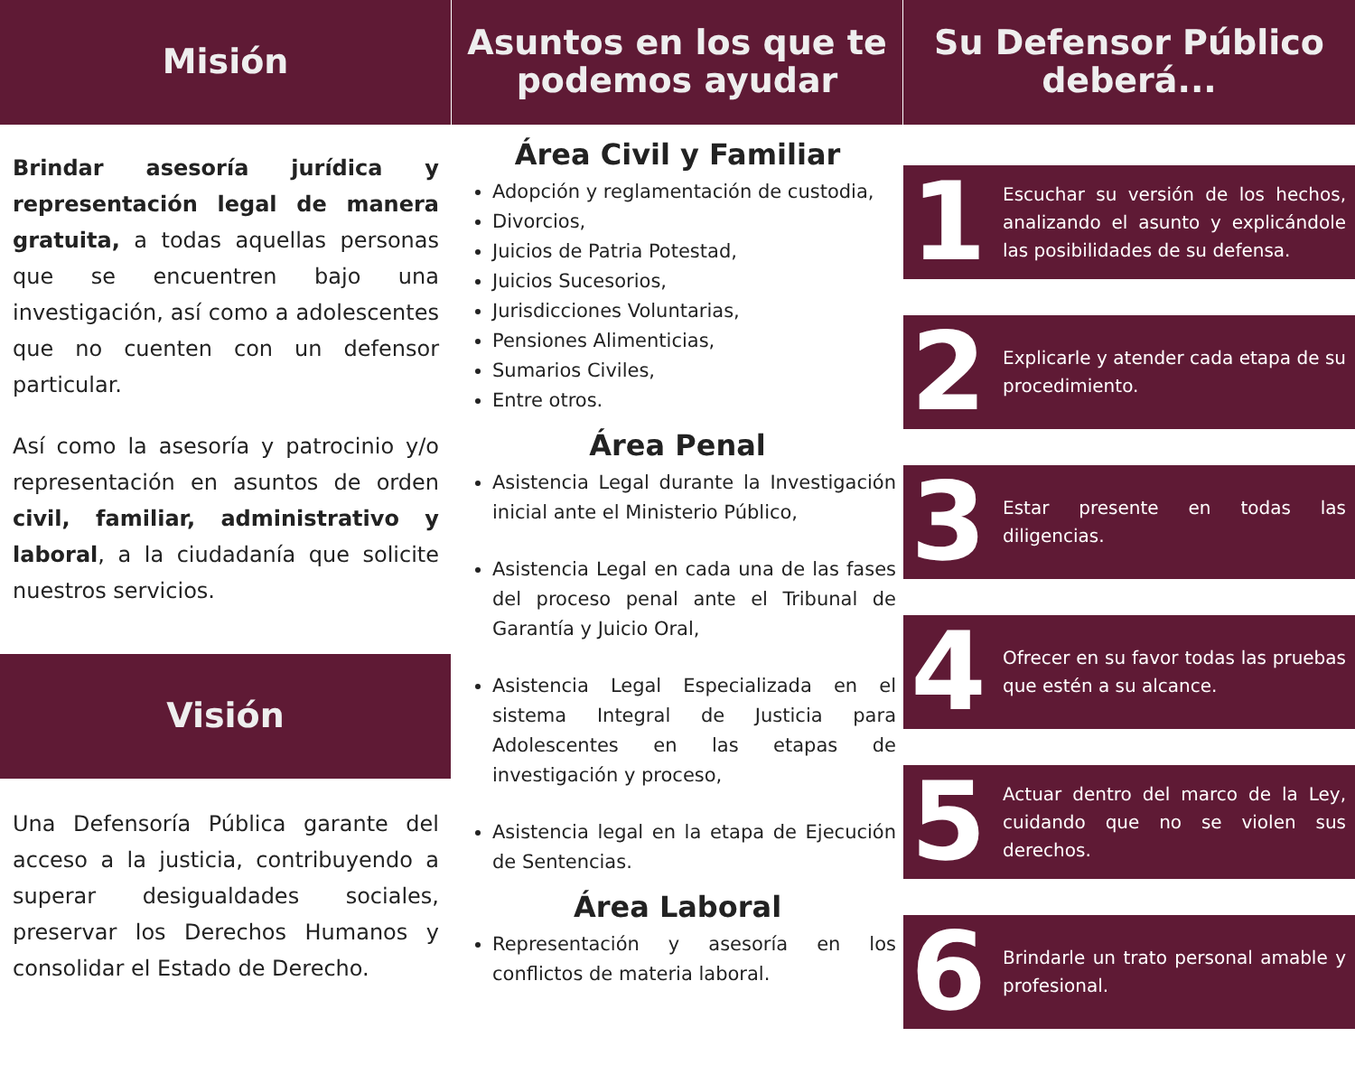Misión
Brindar asesoría jurídica y representación legal de manera gratuita, a todas aquellas personas que se encuentren bajo una investigación, así como a adolescentes que no cuenten con un defensor particular.
Así como la asesoría y patrocinio y/o representación en asuntos de orden civil, familiar, administrativo y laboral, a la ciudadanía que solicite nuestros servicios.
Visión
Una Defensoría Pública garante del acceso a la justicia, contribuyendo a superar desigualdades sociales, preservar los Derechos Humanos y consolidar el Estado de Derecho.
Asuntos en los que te podemos ayudar
Área Civil y Familiar
Adopción y reglamentación de custodia,
Divorcios,
Juicios de Patria Potestad,
Juicios Sucesorios,
Jurisdicciones Voluntarias,
Pensiones Alimenticias,
Sumarios Civiles,
Entre otros.
Área Penal
Asistencia Legal durante la Investigación inicial ante el Ministerio Público,
Asistencia Legal en cada una de las fases del proceso penal ante el Tribunal de Garantía y Juicio Oral,
Asistencia Legal Especializada en el sistema Integral de Justicia para Adolescentes en las etapas de investigación y proceso,
Asistencia legal en la etapa de Ejecución de Sentencias.
Área Laboral
Representación y asesoría en los conflictos de materia laboral.
Su Defensor Público deberá...
1
Escuchar su versión de los hechos, analizando el asunto y explicándole las posibilidades de su defensa.
2
Explicarle y atender cada etapa de su procedimiento.
3
Estar presente en todas las diligencias.
4
Ofrecer en su favor todas las pruebas que estén a su alcance.
5
Actuar dentro del marco de la Ley, cuidando que no se violen sus derechos.
6
Brindarle un trato personal amable y profesional.